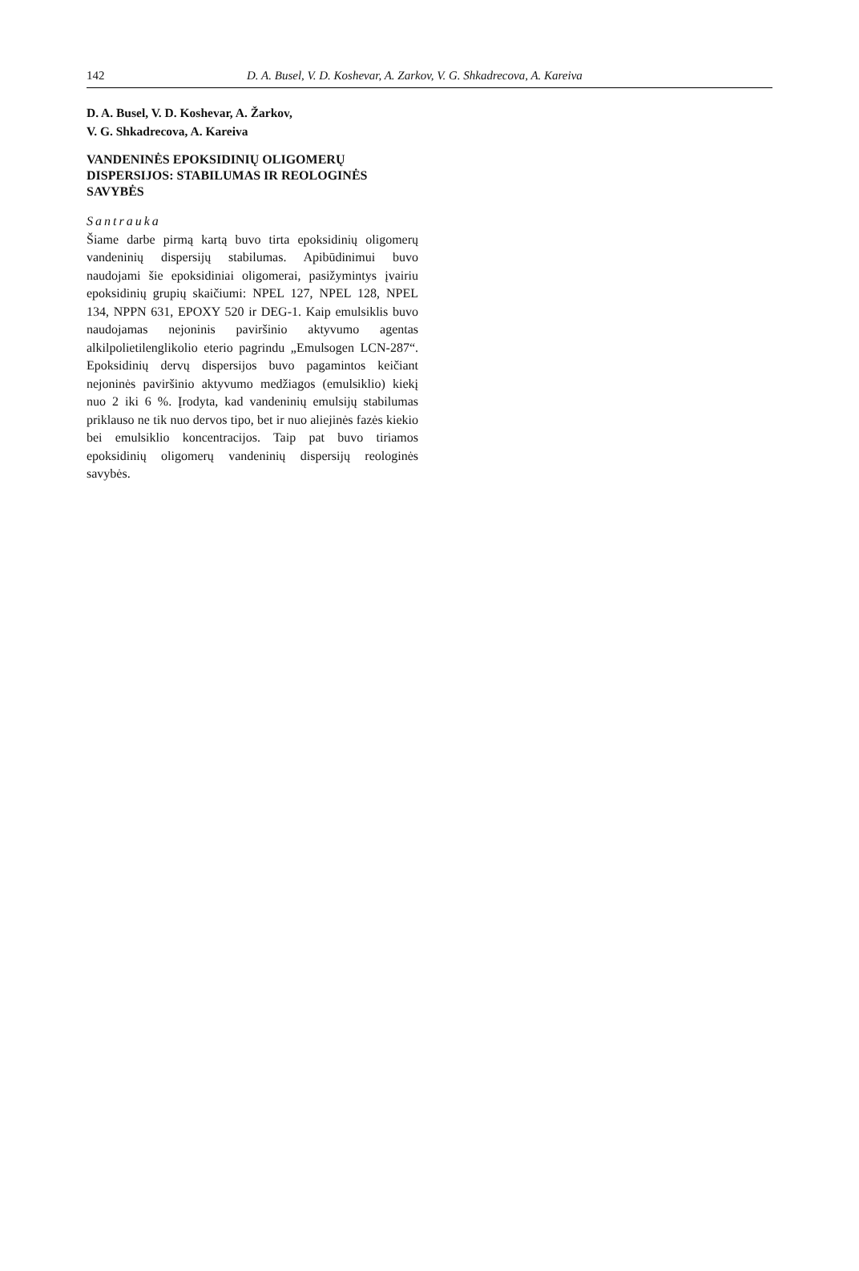142 D. A. Busel, V. D. Koshevar, A. Zarkov, V. G. Shkadrecova, A. Kareiva
D. A. Busel, V. D. Koshevar, A. Žarkov,
V. G. Shkadrecova, A. Kareiva
VANDENINĖS EPOKSIDINIŲ OLIGOMERŲ DISPERSIJOS: STABILUMAS IR REOLOGINĖS SAVYBĖS
Santrauka
Šiame darbe pirmą kartą buvo tirta epoksidinių oligo­merų vandeninių dispersijų stabilumas. Apibūdinimui buvo naudojami šie epoksidiniai oligomerai, pasižy­mintys įvairiu epoksidinių grupių skaičiumi: NPEL 127, NPEL 128, NPEL 134, NPPN 631, EPOXY 520 ir DEG-1. Kaip emulsiklis buvo naudojamas nejoninis paviršinio aktyvumo agentas alkilpolietilenglikolio eterio pagrin­du „Emulsogen LCN-287“. Epoksidinių dervų disper­sijos buvo pagamintos keičiant nejoninės paviršinio aktyvumo medžiagos (emulsiklio) kiekį nuo 2 iki 6 %. Įrodyta, kad vandeninių emulsijų stabilumas priklauso ne tik nuo dervos tipo, bet ir nuo aliejinės fazės kiekio bei emulsiklio koncentracijos. Taip pat buvo tiriamos epoksidinių oligomerų vandeninių dispersijų reologinės savybės.